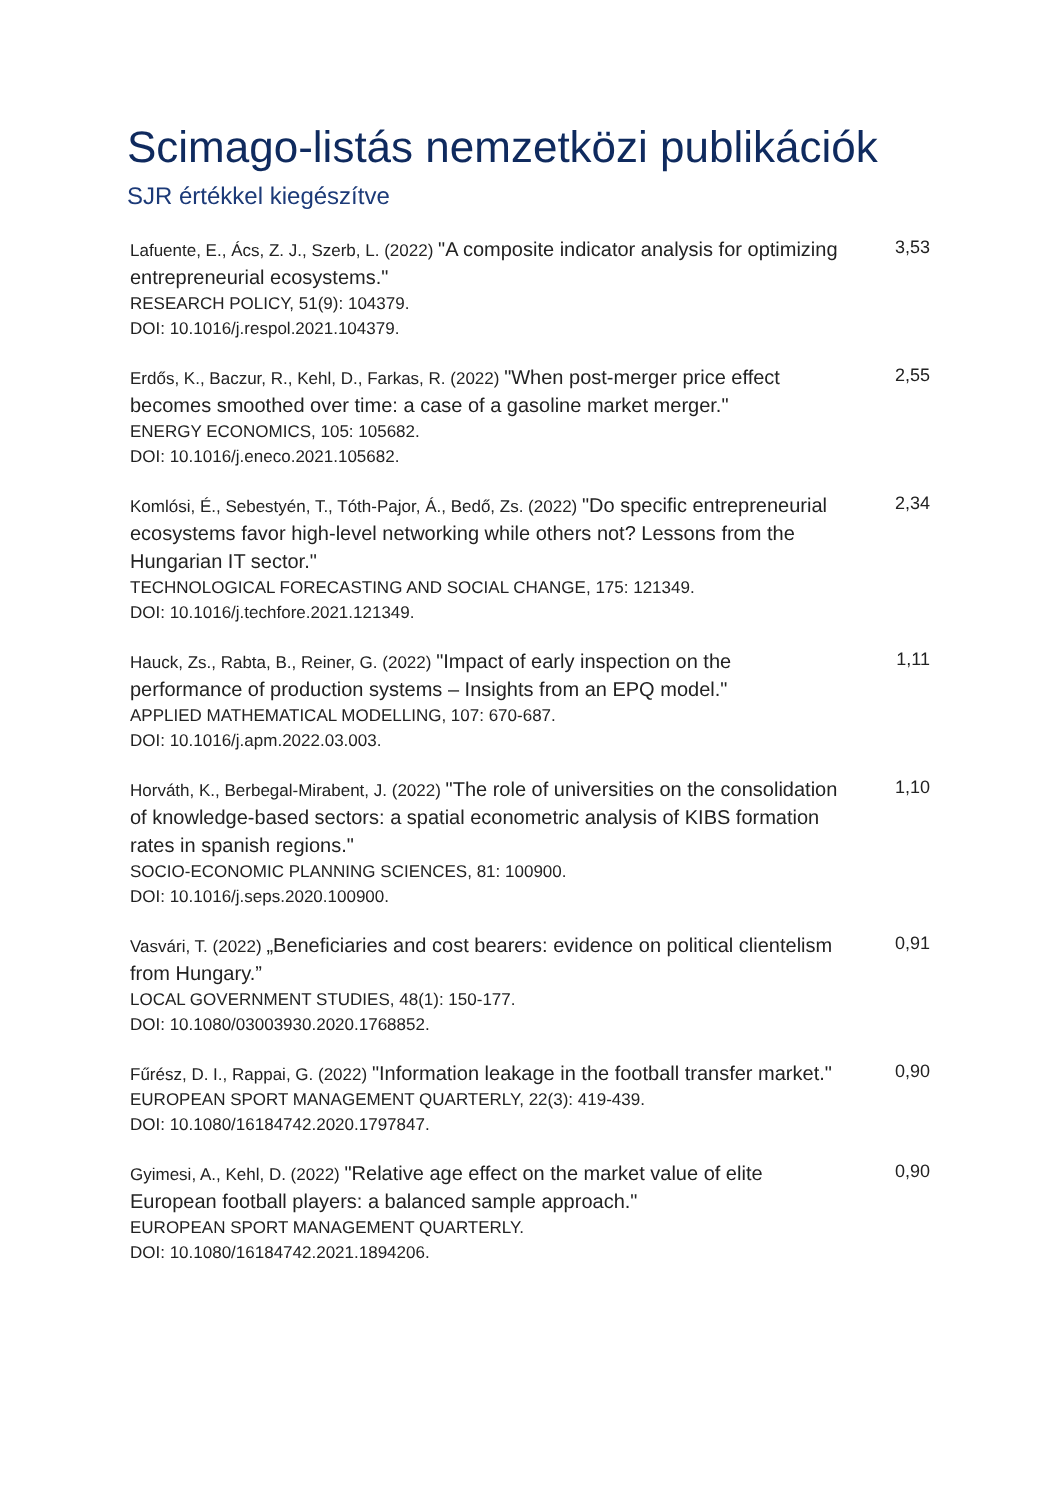Scimago-listás nemzetközi publikációk
SJR értékkel kiegészítve
| Lafuente, E., Ács, Z. J., Szerb, L. (2022) "A composite indicator analysis for optimizing entrepreneurial ecosystems." RESEARCH POLICY, 51(9): 104379. DOI: 10.1016/j.respol.2021.104379. | 3,53 |
| Erdős, K., Baczur, R., Kehl, D., Farkas, R. (2022) "When post-merger price effect becomes smoothed over time: a case of a gasoline market merger." ENERGY ECONOMICS, 105: 105682. DOI: 10.1016/j.eneco.2021.105682. | 2,55 |
| Komlósi, É., Sebestyén, T., Tóth-Pajor, Á., Bedő, Zs. (2022) "Do specific entrepreneurial ecosystems favor high-level networking while others not? Lessons from the Hungarian IT sector." TECHNOLOGICAL FORECASTING AND SOCIAL CHANGE, 175: 121349. DOI: 10.1016/j.techfore.2021.121349. | 2,34 |
| Hauck, Zs., Rabta, B., Reiner, G. (2022) "Impact of early inspection on the performance of production systems – Insights from an EPQ model." APPLIED MATHEMATICAL MODELLING, 107: 670-687. DOI: 10.1016/j.apm.2022.03.003. | 1,11 |
| Horváth, K., Berbegal-Mirabent, J. (2022) "The role of universities on the consolidation of knowledge-based sectors: a spatial econometric analysis of KIBS formation rates in spanish regions." SOCIO-ECONOMIC PLANNING SCIENCES, 81: 100900. DOI: 10.1016/j.seps.2020.100900. | 1,10 |
| Vasvári, T. (2022) „Beneficiaries and cost bearers: evidence on political clientelism from Hungary.” LOCAL GOVERNMENT STUDIES, 48(1): 150-177. DOI: 10.1080/03003930.2020.1768852. | 0,91 |
| Fűrész, D. I., Rappai, G. (2022) "Information leakage in the football transfer market." EUROPEAN SPORT MANAGEMENT QUARTERLY, 22(3): 419-439. DOI: 10.1080/16184742.2020.1797847. | 0,90 |
| Gyimesi, A., Kehl, D. (2022) "Relative age effect on the market value of elite European football players: a balanced sample approach." EUROPEAN SPORT MANAGEMENT QUARTERLY. DOI: 10.1080/16184742.2021.1894206. | 0,90 |